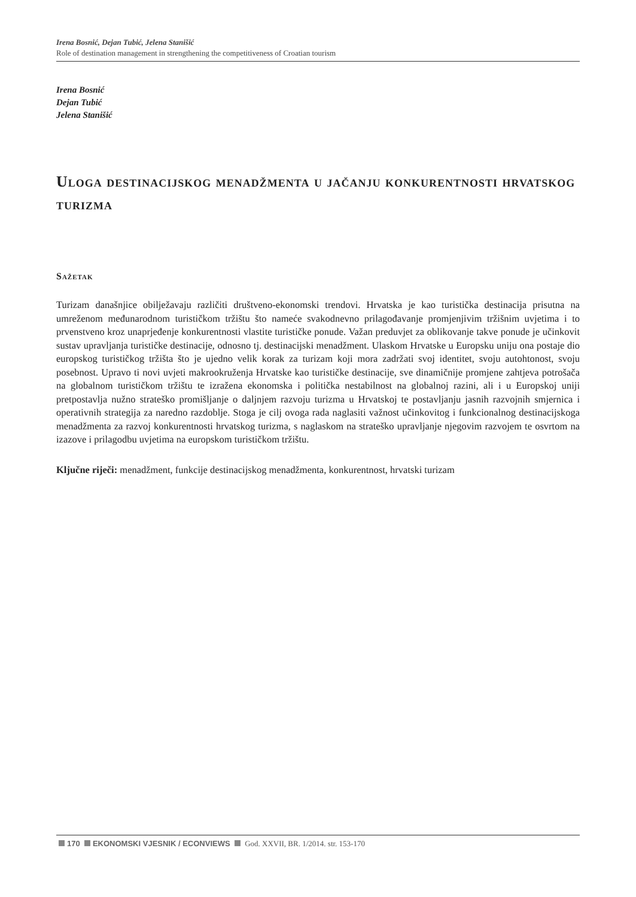Irena Bosnić, Dejan Tubić, Jelena Stanišić
Role of destination management in strengthening the competitiveness of Croatian tourism
Irena Bosnić
Dejan Tubić
Jelena Stanišić
Uloga destinacijskog menadžmenta u jačanju konkurentnosti hrvatskog turizma
Sažetak
Turizam današnjice obilježavaju različiti društveno-ekonomski trendovi. Hrvatska je kao turistička destinacija prisutna na umreženom međunarodnom turističkom tržištu što nameće svakodnevno prilagođavanje promjenjivim tržišnim uvjetima i to prvenstveno kroz unaprjeđenje konkurentnosti vlastite turističke ponude. Važan preduvjet za oblikovanje takve ponude je učinkovit sustav upravljanja turističke destinacije, odnosno tj. destinacijski menadžment. Ulaskom Hrvatske u Europsku uniju ona postaje dio europskog turističkog tržišta što je ujedno velik korak za turizam koji mora zadržati svoj identitet, svoju autohtonost, svoju posebnost. Upravo ti novi uvjeti makrookruženja Hrvatske kao turističke destinacije, sve dinamičnije promjene zahtjeva potrošača na globalnom turističkom tržištu te izražena ekonomska i politička nestabilnost na globalnoj razini, ali i u Europskoj uniji pretpostavlja nužno strateško promišljanje o daljnjem razvoju turizma u Hrvatskoj te postavljanju jasnih razvojnih smjernica i operativnih strategija za naredno razdoblje. Stoga je cilj ovoga rada naglasiti važnost učinkovitog i funkcionalnog destinacijskoga menadžmenta za razvoj konkurentnosti hrvatskog turizma, s naglaskom na strateško upravljanje njegovim razvojem te osvrtom na izazove i prilagodbu uvjetima na europskom turističkom tržištu.
Ključne riječi: menadžment, funkcije destinacijskog menadžmenta, konkurentnost, hrvatski turizam
170 EKONOMSKI VJESNIK / ECONVIEWS God. XXVII, BR. 1/2014. str. 153-170